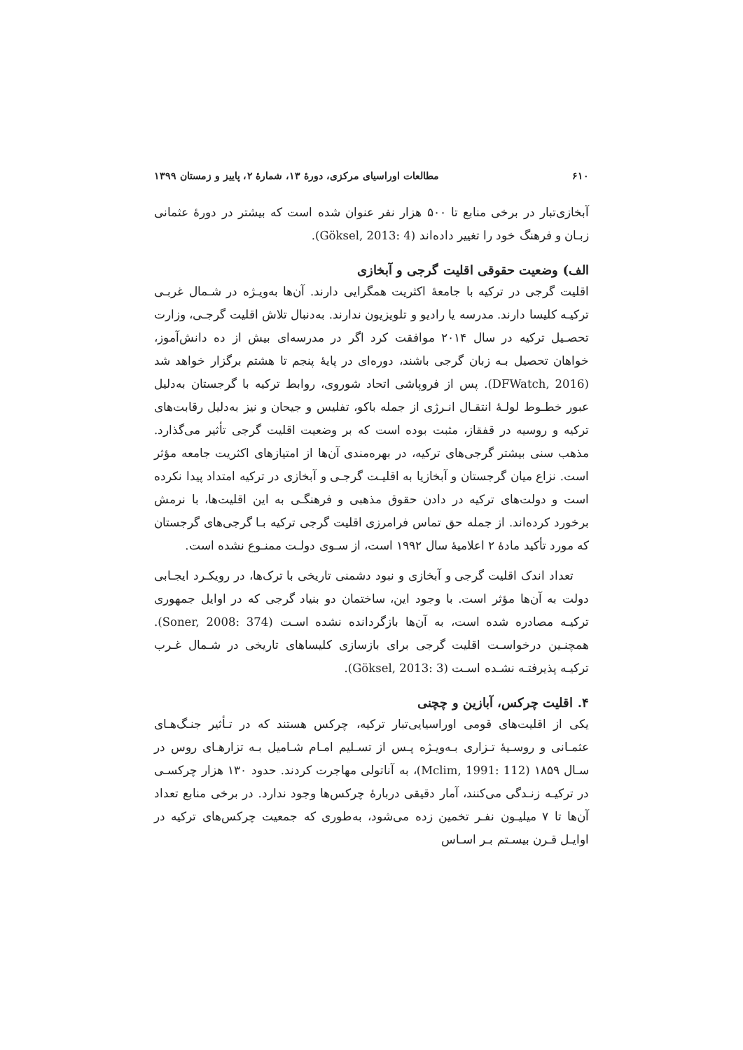۶۱۰ مطالعات اوراسیای مرکزی، دورهٔ ۱۳، شمارهٔ ۲، پاییز و زمستان ۱۳۹۹
آبخازی‌تبار در برخی منابع تا ۵۰۰ هزار نفر عنوان شده است که بیشتر در دورهٔ عثمانی زبـان و فرهنگ خود را تغییر داده‌اند (Göksel, 2013: 4).
الف) وضعیت حقوقی اقلیت گرجی و آبخازی
اقلیت گرجی در ترکیه با جامعهٔ اکثریت همگرایی دارند. آن‌ها به‌ویـژه در شـمال غربـی ترکیـه کلیسا دارند. مدرسه یا رادیو و تلویزیون ندارند. به‌دنبال تلاش اقلیت گرجـی، وزارت تحصـیل ترکیه در سال ۲۰۱۴ موافقت کرد اگر در مدرسه‌ای بیش از ده دانش‌آموز، خواهان تحصیل بـه زبان گرجی باشند، دوره‌ای در پایهٔ پنجم تا هشتم برگزار خواهد شد (DFWatch, 2016). پس از فروپاشی اتحاد شوروی، روابط ترکیه با گرجستان به‌دلیل عبور خطـوط لولـهٔ انتقـال انـرژی از جمله باکو، تفلیس و جیحان و نیز به‌دلیل رقابت‌های ترکیه و روسیه در قفقاز، مثبت بوده است که بر وضعیت اقلیت گرجی تأثیر می‌گذارد. مذهب سنی بیشتر گرجی‌های ترکیه، در بهره‌مندی آن‌ها از امتیازهای اکثریت جامعه مؤثر است. نزاع میان گرجستان و آبخازیا به اقلیـت گرجـی و آبخازی در ترکیه امتداد پیدا نکرده است و دولت‌های ترکیه در دادن حقوق مذهبی و فرهنگـی به این اقلیت‌ها، با نرمش برخورد کرده‌اند. از جمله حق تماس فرامرزی اقلیت گرجی ترکیه بـا گرجی‌های گرجستان که مورد تأکید مادهٔ ۲ اعلامیهٔ سال ۱۹۹۲ است، از سـوی دولـت ممنـوع نشده است.
تعداد اندک اقلیت گرجی و آبخازی و نبود دشمنی تاریخی با ترک‌ها، در رویکـرد ایجـابی دولت به آن‌ها مؤثر است. با وجود این، ساختمان دو بنیاد گرجی که در اوایل جمهوری ترکیـه مصادره شده است، به آن‌ها بازگردانده نشده اسـت (Soner, 2008: 374). همچنـین درخواسـت اقلیت گرجی برای بازسازی کلیساهای تاریخی در شـمال غـرب ترکیـه پذیرفتـه نشـده اسـت (Göksel, 2013: 3).
۴. اقلیت چرکس، آبازین و چچنی
یکی از اقلیت‌های قومی اوراسیایی‌تبار ترکیه، چرکس هستند که در تـأثیر جنـگ‌هـای عثمـانی و روسـیهٔ تـزاری بـه‌ویـژه پـس از تسـلیم امـام شـامیل بـه تزارهـای روس در سـال ۱۸۵۹ (Mclim, 1991: 112)، به آناتولی مهاجرت کردند. حدود ۱۳۰ هزار چرکسـی در ترکیـه زنـدگی می‌کنند، آمار دقیقی دربارهٔ چرکس‌ها وجود ندارد. در برخی منابع تعداد آن‌ها تا ۷ میلیـون نفـر تخمین زده می‌شود، به‌طوری که جمعیت چرکس‌های ترکیه در اوایـل قـرن بیسـتم بـر اسـاس